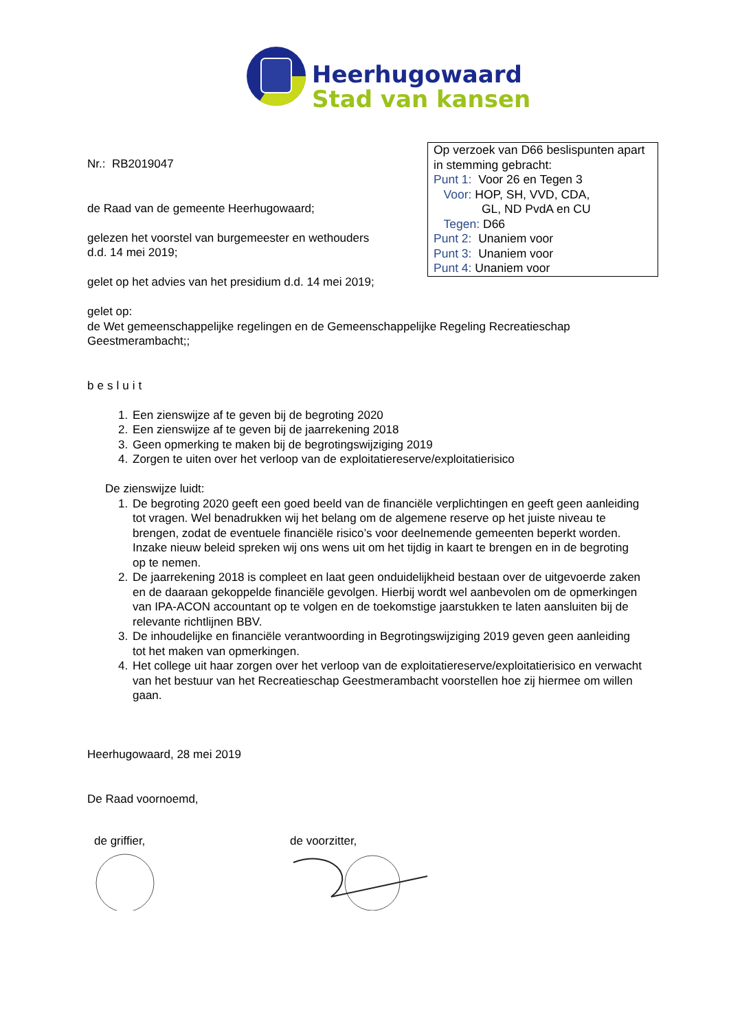Heerhugowaard
Stad van kansen
Op verzoek van D66 beslispunten apart in stemming gebracht:
Punt 1: Voor 26 en Tegen 3
Voor: HOP, SH, VVD, CDA,
GL, ND PvdA en CU
Tegen: D66
Punt 2: Unaniem voor
Punt 3: Unaniem voor
Punt 4: Unaniem voor
Nr.: RB2019047
de Raad van de gemeente Heerhugowaard;
gelezen het voorstel van burgemeester en wethouders
d.d. 14 mei 2019;
gelet op het advies van het presidium d.d. 14 mei 2019;
gelet op:
de Wet gemeenschappelijke regelingen en de Gemeenschappelijke Regeling Recreatieschap Geestmerambacht;;
besluit
1. Een zienswijze af te geven bij de begroting 2020
2. Een zienswijze af te geven bij de jaarrekening 2018
3. Geen opmerking te maken bij de begrotingswijziging 2019
4. Zorgen te uiten over het verloop van de exploitatiereserve/exploitatierisico
De zienswijze luidt:
1. De begroting 2020 geeft een goed beeld van de financiële verplichtingen en geeft geen aanleiding tot vragen. Wel benadrukken wij het belang om de algemene reserve op het juiste niveau te brengen, zodat de eventuele financiële risico’s voor deelnemende gemeenten beperkt worden. Inzake nieuw beleid spreken wij ons wens uit om het tijdig in kaart te brengen en in de begroting op te nemen.
2. De jaarrekening 2018 is compleet en laat geen onduidelijkheid bestaan over de uitgevoerde zaken en de daaraan gekoppelde financiële gevolgen. Hierbij wordt wel aanbevolen om de opmerkingen van IPA-ACON accountant op te volgen en de toekomstige jaarstukken te laten aansluiten bij de relevante richtlijnen BBV.
3. De inhoudelijke en financiële verantwoording in Begrotingswijziging 2019 geven geen aanleiding tot het maken van opmerkingen.
4. Het college uit haar zorgen over het verloop van de exploitatiereserve/exploitatierisico en verwacht van het bestuur van het Recreatieschap Geestmerambacht voorstellen hoe zij hiermee om willen gaan.
Heerhugowaard, 28 mei 2019
De Raad voornoemd,
de griffier,
de voorzitter,